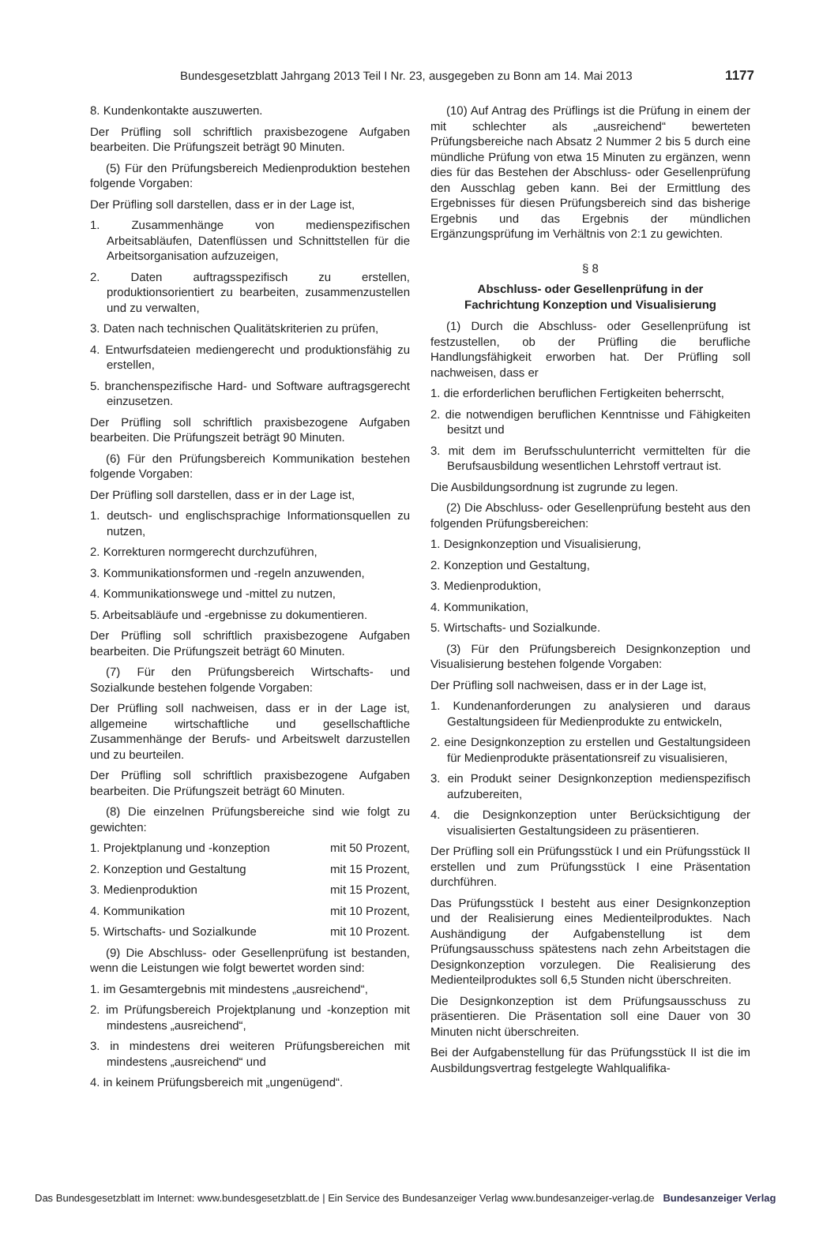Bundesgesetzblatt Jahrgang 2013 Teil I Nr. 23, ausgegeben zu Bonn am 14. Mai 2013 1177
8. Kundenkontakte auszuwerten.
Der Prüfling soll schriftlich praxisbezogene Aufgaben bearbeiten. Die Prüfungszeit beträgt 90 Minuten.
(5) Für den Prüfungsbereich Medienproduktion bestehen folgende Vorgaben:
Der Prüfling soll darstellen, dass er in der Lage ist,
1. Zusammenhänge von medienspezifischen Arbeitsabläufen, Datenflüssen und Schnittstellen für die Arbeitsorganisation aufzuzeigen,
2. Daten auftragsspezifisch zu erstellen, produktionsorientiert zu bearbeiten, zusammenzustellen und zu verwalten,
3. Daten nach technischen Qualitätskriterien zu prüfen,
4. Entwurfsdateien mediengerecht und produktionsfähig zu erstellen,
5. branchenspezifische Hard- und Software auftragsgerecht einzusetzen.
Der Prüfling soll schriftlich praxisbezogene Aufgaben bearbeiten. Die Prüfungszeit beträgt 90 Minuten.
(6) Für den Prüfungsbereich Kommunikation bestehen folgende Vorgaben:
Der Prüfling soll darstellen, dass er in der Lage ist,
1. deutsch- und englischsprachige Informationsquellen zu nutzen,
2. Korrekturen normgerecht durchzuführen,
3. Kommunikationsformen und -regeln anzuwenden,
4. Kommunikationswege und -mittel zu nutzen,
5. Arbeitsabläufe und -ergebnisse zu dokumentieren.
Der Prüfling soll schriftlich praxisbezogene Aufgaben bearbeiten. Die Prüfungszeit beträgt 60 Minuten.
(7) Für den Prüfungsbereich Wirtschafts- und Sozialkunde bestehen folgende Vorgaben:
Der Prüfling soll nachweisen, dass er in der Lage ist, allgemeine wirtschaftliche und gesellschaftliche Zusammenhänge der Berufs- und Arbeitswelt darzustellen und zu beurteilen.
Der Prüfling soll schriftlich praxisbezogene Aufgaben bearbeiten. Die Prüfungszeit beträgt 60 Minuten.
(8) Die einzelnen Prüfungsbereiche sind wie folgt zu gewichten:
1. Projektplanung und -konzeption mit 50 Prozent,
2. Konzeption und Gestaltung mit 15 Prozent,
3. Medienproduktion mit 15 Prozent,
4. Kommunikation mit 10 Prozent,
5. Wirtschafts- und Sozialkunde mit 10 Prozent.
(9) Die Abschluss- oder Gesellenprüfung ist bestanden, wenn die Leistungen wie folgt bewertet worden sind:
1. im Gesamtergebnis mit mindestens „ausreichend“,
2. im Prüfungsbereich Projektplanung und -konzeption mit mindestens „ausreichend“,
3. in mindestens drei weiteren Prüfungsbereichen mit mindestens „ausreichend“ und
4. in keinem Prüfungsbereich mit „ungenügend“.
(10) Auf Antrag des Prüflings ist die Prüfung in einem der mit schlechter als „ausreichend“ bewerteten Prüfungsbereiche nach Absatz 2 Nummer 2 bis 5 durch eine mündliche Prüfung von etwa 15 Minuten zu ergänzen, wenn dies für das Bestehen der Abschluss- oder Gesellenprüfung den Ausschlag geben kann. Bei der Ermittlung des Ergebnisses für diesen Prüfungsbereich sind das bisherige Ergebnis und das Ergebnis der mündlichen Ergänzungsprüfung im Verhältnis von 2:1 zu gewichten.
§ 8
Abschluss- oder Gesellenprüfung in der
Fachrichtung Konzeption und Visualisierung
(1) Durch die Abschluss- oder Gesellenprüfung ist festzustellen, ob der Prüfling die berufliche Handlungsfähigkeit erworben hat. Der Prüfling soll nachweisen, dass er
1. die erforderlichen beruflichen Fertigkeiten beherrscht,
2. die notwendigen beruflichen Kenntnisse und Fähigkeiten besitzt und
3. mit dem im Berufsschulunterricht vermittelten für die Berufsausbildung wesentlichen Lehrstoff vertraut ist.
Die Ausbildungsordnung ist zugrunde zu legen.
(2) Die Abschluss- oder Gesellenprüfung besteht aus den folgenden Prüfungsbereichen:
1. Designkonzeption und Visualisierung,
2. Konzeption und Gestaltung,
3. Medienproduktion,
4. Kommunikation,
5. Wirtschafts- und Sozialkunde.
(3) Für den Prüfungsbereich Designkonzeption und Visualisierung bestehen folgende Vorgaben:
Der Prüfling soll nachweisen, dass er in der Lage ist,
1. Kundenanforderungen zu analysieren und daraus Gestaltungsideen für Medienprodukte zu entwickeln,
2. eine Designkonzeption zu erstellen und Gestaltungsideen für Medienprodukte präsentationsreif zu visualisieren,
3. ein Produkt seiner Designkonzeption medienspezifisch aufzubereiten,
4. die Designkonzeption unter Berücksichtigung der visualisierten Gestaltungsideen zu präsentieren.
Der Prüfling soll ein Prüfungsstück I und ein Prüfungsstück II erstellen und zum Prüfungsstück I eine Präsentation durchführen.
Das Prüfungsstück I besteht aus einer Designkonzeption und der Realisierung eines Medienteilproduktes. Nach Aushändigung der Aufgabenstellung ist dem Prüfungsausschuss spätestens nach zehn Arbeitstagen die Designkonzeption vorzulegen. Die Realisierung des Medienteilproduktes soll 6,5 Stunden nicht überschreiten.
Die Designkonzeption ist dem Prüfungsausschuss zu präsentieren. Die Präsentation soll eine Dauer von 30 Minuten nicht überschreiten.
Bei der Aufgabenstellung für das Prüfungsstück II ist die im Ausbildungsvertrag festgelegte Wahlqualifika-
Das Bundesgesetzblatt im Internet: www.bundesgesetzblatt.de | Ein Service des Bundesanzeiger Verlag www.bundesanzeiger-verlag.de Bundesanzeiger Verlag